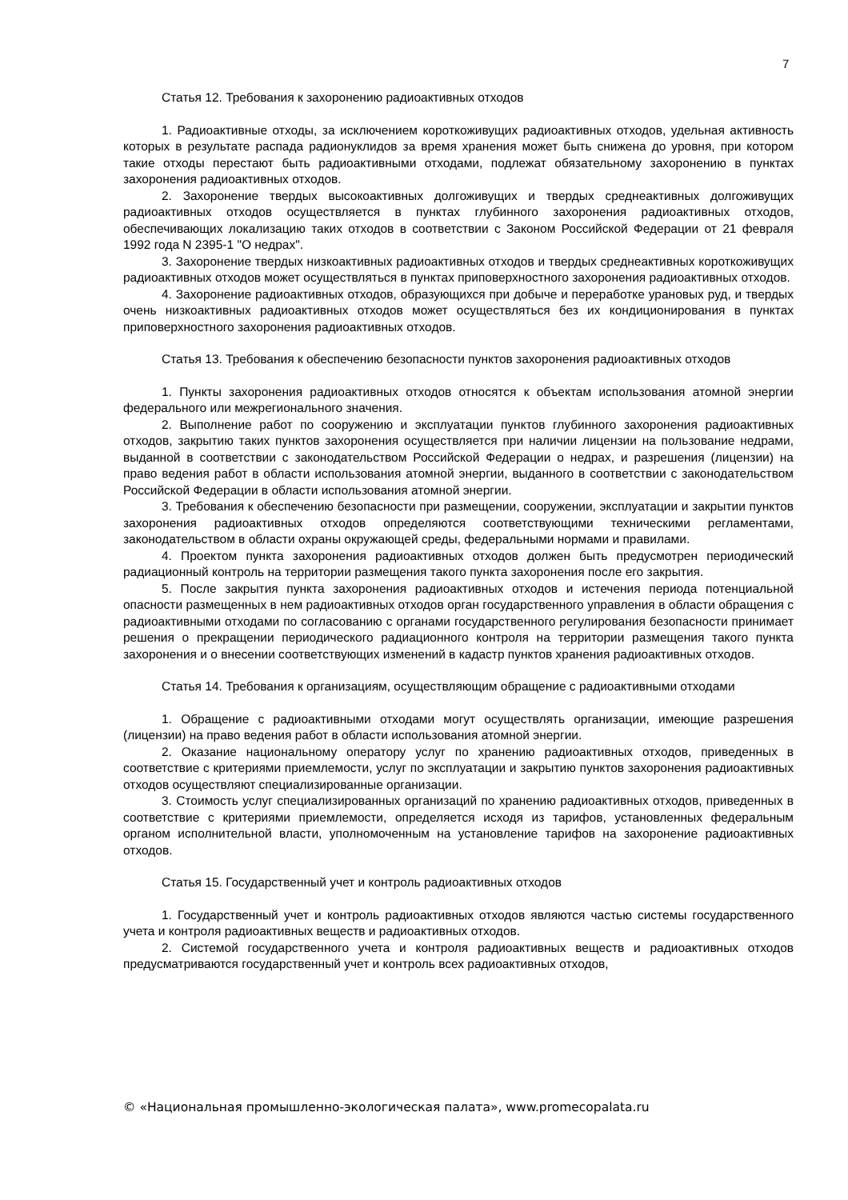7
Статья 12. Требования к захоронению радиоактивных отходов
1. Радиоактивные отходы, за исключением короткоживущих радиоактивных отходов, удельная активность которых в результате распада радионуклидов за время хранения может быть снижена до уровня, при котором такие отходы перестают быть радиоактивными отходами, подлежат обязательному захоронению в пунктах захоронения радиоактивных отходов.
2. Захоронение твердых высокоактивных долгоживущих и твердых среднеактивных долгоживущих радиоактивных отходов осуществляется в пунктах глубинного захоронения радиоактивных отходов, обеспечивающих локализацию таких отходов в соответствии с Законом Российской Федерации от 21 февраля 1992 года N 2395-1 "О недрах".
3. Захоронение твердых низкоактивных радиоактивных отходов и твердых среднеактивных короткоживущих радиоактивных отходов может осуществляться в пунктах приповерхностного захоронения радиоактивных отходов.
4. Захоронение радиоактивных отходов, образующихся при добыче и переработке урановых руд, и твердых очень низкоактивных радиоактивных отходов может осуществляться без их кондиционирования в пунктах приповерхностного захоронения радиоактивных отходов.
Статья 13. Требования к обеспечению безопасности пунктов захоронения радиоактивных отходов
1. Пункты захоронения радиоактивных отходов относятся к объектам использования атомной энергии федерального или межрегионального значения.
2. Выполнение работ по сооружению и эксплуатации пунктов глубинного захоронения радиоактивных отходов, закрытию таких пунктов захоронения осуществляется при наличии лицензии на пользование недрами, выданной в соответствии с законодательством Российской Федерации о недрах, и разрешения (лицензии) на право ведения работ в области использования атомной энергии, выданного в соответствии с законодательством Российской Федерации в области использования атомной энергии.
3. Требования к обеспечению безопасности при размещении, сооружении, эксплуатации и закрытии пунктов захоронения радиоактивных отходов определяются соответствующими техническими регламентами, законодательством в области охраны окружающей среды, федеральными нормами и правилами.
4. Проектом пункта захоронения радиоактивных отходов должен быть предусмотрен периодический радиационный контроль на территории размещения такого пункта захоронения после его закрытия.
5. После закрытия пункта захоронения радиоактивных отходов и истечения периода потенциальной опасности размещенных в нем радиоактивных отходов орган государственного управления в области обращения с радиоактивными отходами по согласованию с органами государственного регулирования безопасности принимает решения о прекращении периодического радиационного контроля на территории размещения такого пункта захоронения и о внесении соответствующих изменений в кадастр пунктов хранения радиоактивных отходов.
Статья 14. Требования к организациям, осуществляющим обращение с радиоактивными отходами
1. Обращение с радиоактивными отходами могут осуществлять организации, имеющие разрешения (лицензии) на право ведения работ в области использования атомной энергии.
2. Оказание национальному оператору услуг по хранению радиоактивных отходов, приведенных в соответствие с критериями приемлемости, услуг по эксплуатации и закрытию пунктов захоронения радиоактивных отходов осуществляют специализированные организации.
3. Стоимость услуг специализированных организаций по хранению радиоактивных отходов, приведенных в соответствие с критериями приемлемости, определяется исходя из тарифов, установленных федеральным органом исполнительной власти, уполномоченным на установление тарифов на захоронение радиоактивных отходов.
Статья 15. Государственный учет и контроль радиоактивных отходов
1. Государственный учет и контроль радиоактивных отходов являются частью системы государственного учета и контроля радиоактивных веществ и радиоактивных отходов.
2. Системой государственного учета и контроля радиоактивных веществ и радиоактивных отходов предусматриваются государственный учет и контроль всех радиоактивных отходов,
© «Национальная промышленно-экологическая палата», www.promecopalata.ru